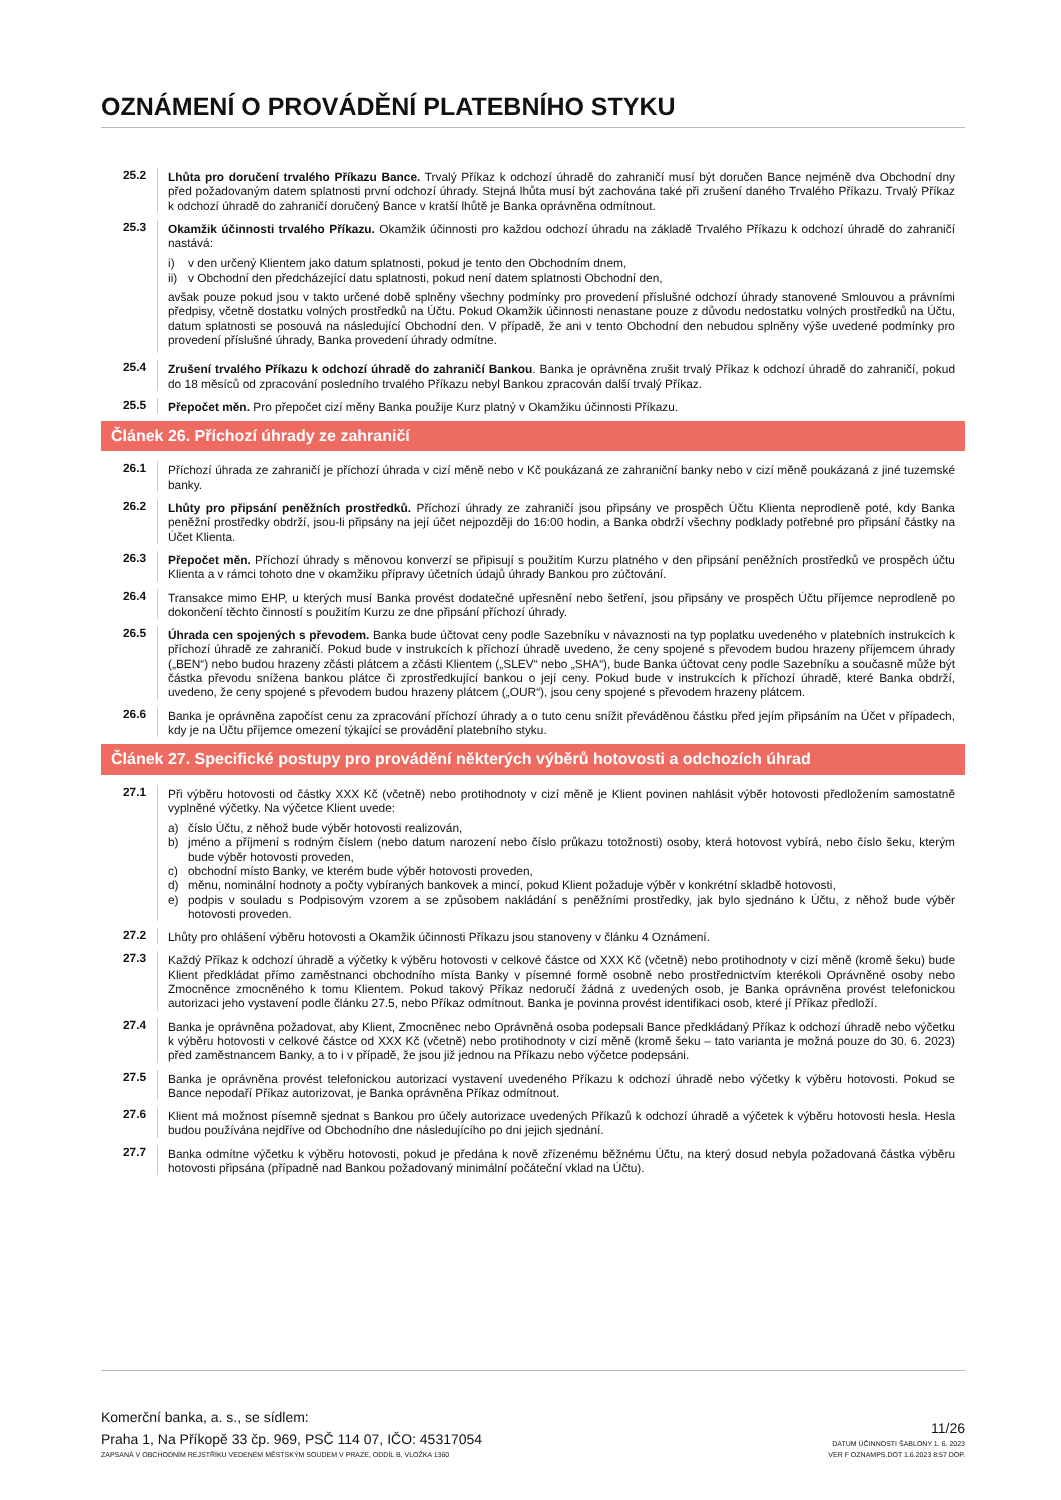OZNÁMENÍ O PROVÁDĚNÍ PLATEBNÍHO STYKU
25.2 Lhůta pro doručení trvalého Příkazu Bance. Trvalý Příkaz k odchozí úhradě do zahraničí musí být doručen Bance nejméně dva Obchodní dny před požadovaným datem splatnosti první odchozí úhrady. Stejná lhůta musí být zachována také při zrušení daného Trvalého Příkazu. Trvalý Příkaz k odchozí úhradě do zahraničí doručený Bance v kratší lhůtě je Banka oprávněna odmítnout.
25.3 Okamžik účinnosti trvalého Příkazu. Okamžik účinnosti pro každou odchozí úhradu na základě Trvalého Příkazu k odchozí úhradě do zahraničí nastává:
i) v den určený Klientem jako datum splatnosti, pokud je tento den Obchodním dnem,
ii) v Obchodní den předcházející datu splatnosti, pokud není datem splatnosti Obchodní den,
avšak pouze pokud jsou v takto určené době splněny všechny podmínky pro provedení příslušné odchozí úhrady stanovené Smlouvou a právními předpisy, včetně dostatku volných prostředků na Účtu. Pokud Okamžik účinnosti nenastane pouze z důvodu nedostatku volných prostředků na Účtu, datum splatnosti se posouvá na následující Obchodní den. V případě, že ani v tento Obchodní den nebudou splněny výše uvedené podmínky pro provedení příslušné úhrady, Banka provedení úhrady odmítne.
25.4 Zrušení trvalého Příkazu k odchozí úhradě do zahraničí Bankou. Banka je oprávněna zrušit trvalý Příkaz k odchozí úhradě do zahraničí, pokud do 18 měsíců od zpracování posledního trvalého Příkazu nebyl Bankou zpracován další trvalý Příkaz.
25.5 Přepočet měn. Pro přepočet cizí měny Banka použije Kurz platný v Okamžiku účinnosti Příkazu.
Článek 26. Příchozí úhrady ze zahraničí
26.1 Příchozí úhrada ze zahraničí je příchozí úhrada v cizí měně nebo v Kč poukázaná ze zahraniční banky nebo v cizí měně poukázaná z jiné tuzemské banky.
26.2 Lhůty pro připsání peněžních prostředků. Příchozí úhrady ze zahraničí jsou připsány ve prospěch Účtu Klienta neprodleně poté, kdy Banka peněžní prostředky obdrží, jsou-li připsány na její účet nejpozději do 16:00 hodin, a Banka obdrží všechny podklady potřebné pro připsání částky na Účet Klienta.
26.3 Přepočet měn. Příchozí úhrady s měnovou konverzí se připisují s použitím Kurzu platného v den připsání peněžních prostředků ve prospěch účtu Klienta a v rámci tohoto dne v okamžiku přípravy účetních údajů úhrady Bankou pro zúčtování.
26.4 Transakce mimo EHP, u kterých musí Banka provést dodatečné upřesnění nebo šetření, jsou připsány ve prospěch Účtu příjemce neprodleně po dokončení těchto činností s použitím Kurzu ze dne připsání příchozí úhrady.
26.5 Úhrada cen spojených s převodem. Banka bude účtovat ceny podle Sazebníku v návaznosti na typ poplatku uvedeného v platebních instrukcích k příchozí úhradě ze zahraničí. Pokud bude v instrukcích k příchozí úhradě uvedeno, že ceny spojené s převodem budou hrazeny příjemcem úhrady („BEN“) nebo budou hrazeny zčásti plátcem a zčásti Klientem („SLEV“ nebo „SHA“), bude Banka účtovat ceny podle Sazebníku a současně může být částka převodu snížena bankou plátce či zprostředkující bankou o její ceny. Pokud bude v instrukcích k příchozí úhradě, které Banka obdrží, uvedeno, že ceny spojené s převodem budou hrazeny plátcem („OUR“), jsou ceny spojené s převodem hrazeny plátcem.
26.6 Banka je oprávněna započíst cenu za zpracování příchozí úhrady a o tuto cenu snížit převáděnou částku před jejím připsáním na Účet v případech, kdy je na Účtu příjemce omezení týkající se provádění platebního styku.
Článek 27. Specifické postupy pro provádění některých výběrů hotovosti a odchozích úhrad
27.1 Při výběru hotovosti od částky XXX Kč (včetně) nebo protihodnoty v cizí měně je Klient povinen nahlásit výběr hotovosti předložením samostatně vyplněné výčetky. Na výčetce Klient uvede:
a) číslo Účtu, z něhož bude výběr hotovosti realizován,
b) jméno a příjmení s rodným číslem (nebo datum narození nebo číslo průkazu totožnosti) osoby, která hotovost vybírá, nebo číslo šeku, kterým bude výběr hotovosti proveden,
c) obchodní místo Banky, ve kterém bude výběr hotovosti proveden,
d) měnu, nominální hodnoty a počty vybíraných bankovek a mincí, pokud Klient požaduje výběr v konkrétní skladbě hotovosti,
e) podpis v souladu s Podpisovým vzorem a se způsobem nakládání s peněžními prostředky, jak bylo sjednáno k Účtu, z něhož bude výběr hotovosti proveden.
27.2 Lhůty pro ohlášení výběru hotovosti a Okamžik účinnosti Příkazu jsou stanoveny v článku 4 Oznámení.
27.3 Každý Příkaz k odchozí úhradě a výčetky k výběru hotovosti v celkové částce od XXX Kč (včetně) nebo protihodnoty v cizí měně (kromě šeku) bude Klient předkládat přímo zaměstnanci obchodního místa Banky v písemné formě osobně nebo prostřednictvím kterékoli Oprávněné osoby nebo Zmocněnce zmocněného k tomu Klientem. Pokud takový Příkaz nedoručí žádná z uvedených osob, je Banka oprávněna provést telefonickou autorizaci jeho vystavení podle článku 27.5, nebo Příkaz odmítnout. Banka je povinna provést identifikaci osob, které jí Příkaz předloží.
27.4 Banka je oprávněna požadovat, aby Klient, Zmocněnec nebo Oprávněná osoba podepsali Bance předkládaný Příkaz k odchozí úhradě nebo výčetku k výběru hotovosti v celkové částce od XXX Kč (včetně) nebo protihodnoty v cizí měně (kromě šeku – tato varianta je možná pouze do 30. 6. 2023) před zaměstnancem Banky, a to i v případě, že jsou již jednou na Příkazu nebo výčetce podepsáni.
27.5 Banka je oprávněna provést telefonickou autorizaci vystavení uvedeného Příkazu k odchozí úhradě nebo výčetky k výběru hotovosti. Pokud se Bance nepodaří Příkaz autorizovat, je Banka oprávněna Příkaz odmítnout.
27.6 Klient má možnost písemně sjednat s Bankou pro účely autorizace uvedených Příkazů k odchozí úhradě a výčetek k výběru hotovosti hesla. Hesla budou používána nejdříve od Obchodního dne následujícího po dni jejich sjednání.
27.7 Banka odmítne výčetku k výběru hotovosti, pokud je předána k nově zřízenému běžnému Účtu, na který dosud nebyla požadovaná částka výběru hotovosti připsána (případně nad Bankou požadovaný minimální počáteční vklad na Účtu).
Komerční banka, a. s., se sídlem:
Praha 1, Na Příkopě 33 čp. 969, PSČ 114 07, IČO: 45317054
ZAPSANÁ V OBCHODNÍM REJSTŘÍKU VEDENÉM MĚSTSKÝM SOUDEM V PRAZE, ODDÍL B, VLOŽKA 1360
11/26
DATUM ÚČINNOSTI ŠABLONY 1. 6. 2023
VER F OZNAMPS.DOT 1.6.2023 8:57 DOP.